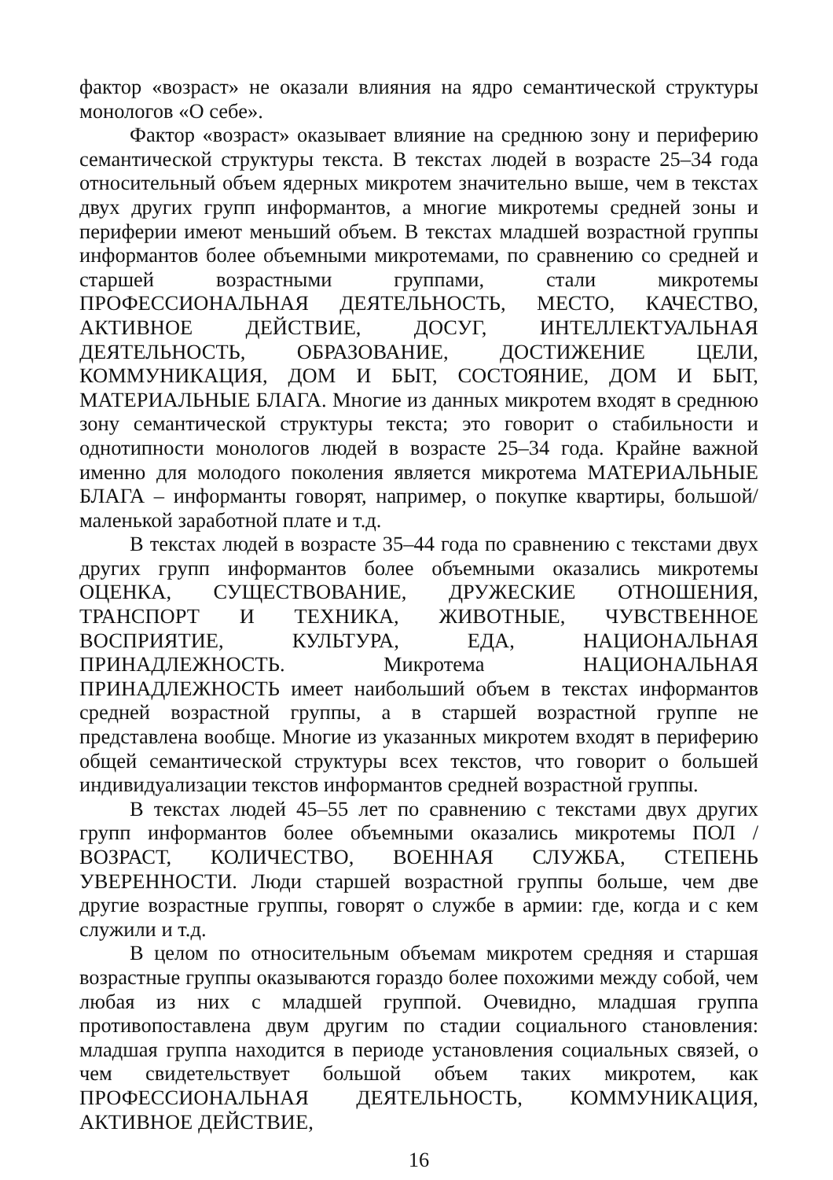фактор «возраст» не оказали влияния на ядро семантической структуры монологов «О себе».
Фактор «возраст» оказывает влияние на среднюю зону и периферию семантической структуры текста. В текстах людей в возрасте 25–34 года относительный объем ядерных микротем значительно выше, чем в текстах двух других групп информантов, а многие микротемы средней зоны и периферии имеют меньший объем. В текстах младшей возрастной группы информантов более объемными микротемами, по сравнению со средней и старшей возрастными группами, стали микротемы ПРОФЕССИОНАЛЬНАЯ ДЕЯТЕЛЬНОСТЬ, МЕСТО, КАЧЕСТВО, АКТИВНОЕ ДЕЙСТВИЕ, ДОСУГ, ИНТЕЛЛЕКТУАЛЬНАЯ ДЕЯТЕЛЬНОСТЬ, ОБРАЗОВАНИЕ, ДОСТИЖЕНИЕ ЦЕЛИ, КОММУНИКАЦИЯ, ДОМ И БЫТ, СОСТОЯНИЕ, ДОМ И БЫТ, МАТЕРИАЛЬНЫЕ БЛАГА. Многие из данных микротем входят в среднюю зону семантической структуры текста; это говорит о стабильности и однотипности монологов людей в возрасте 25–34 года. Крайне важной именно для молодого поколения является микротема МАТЕРИАЛЬНЫЕ БЛАГА – информанты говорят, например, о покупке квартиры, большой/маленькой заработной плате и т.д.
В текстах людей в возрасте 35–44 года по сравнению с текстами двух других групп информантов более объемными оказались микротемы ОЦЕНКА, СУЩЕСТВОВАНИЕ, ДРУЖЕСКИЕ ОТНОШЕНИЯ, ТРАНСПОРТ И ТЕХНИКА, ЖИВОТНЫЕ, ЧУВСТВЕННОЕ ВОСПРИЯТИЕ, КУЛЬТУРА, ЕДА, НАЦИОНАЛЬНАЯ ПРИНАДЛЕЖНОСТЬ. Микротема НАЦИОНАЛЬНАЯ ПРИНАДЛЕЖНОСТЬ имеет наибольший объем в текстах информантов средней возрастной группы, а в старшей возрастной группе не представлена вообще. Многие из указанных микротем входят в периферию общей семантической структуры всех текстов, что говорит о большей индивидуализации текстов информантов средней возрастной группы.
В текстах людей 45–55 лет по сравнению с текстами двух других групп информантов более объемными оказались микротемы ПОЛ / ВОЗРАСТ, КОЛИЧЕСТВО, ВОЕННАЯ СЛУЖБА, СТЕПЕНЬ УВЕРЕННОСТИ. Люди старшей возрастной группы больше, чем две другие возрастные группы, говорят о службе в армии: где, когда и с кем служили и т.д.
В целом по относительным объемам микротем средняя и старшая возрастные группы оказываются гораздо более похожими между собой, чем любая из них с младшей группой. Очевидно, младшая группа противопоставлена двум другим по стадии социального становления: младшая группа находится в периоде установления социальных связей, о чем свидетельствует большой объем таких микротем, как ПРОФЕССИОНАЛЬНАЯ ДЕЯТЕЛЬНОСТЬ, КОММУНИКАЦИЯ, АКТИВНОЕ ДЕЙСТВИЕ,
16